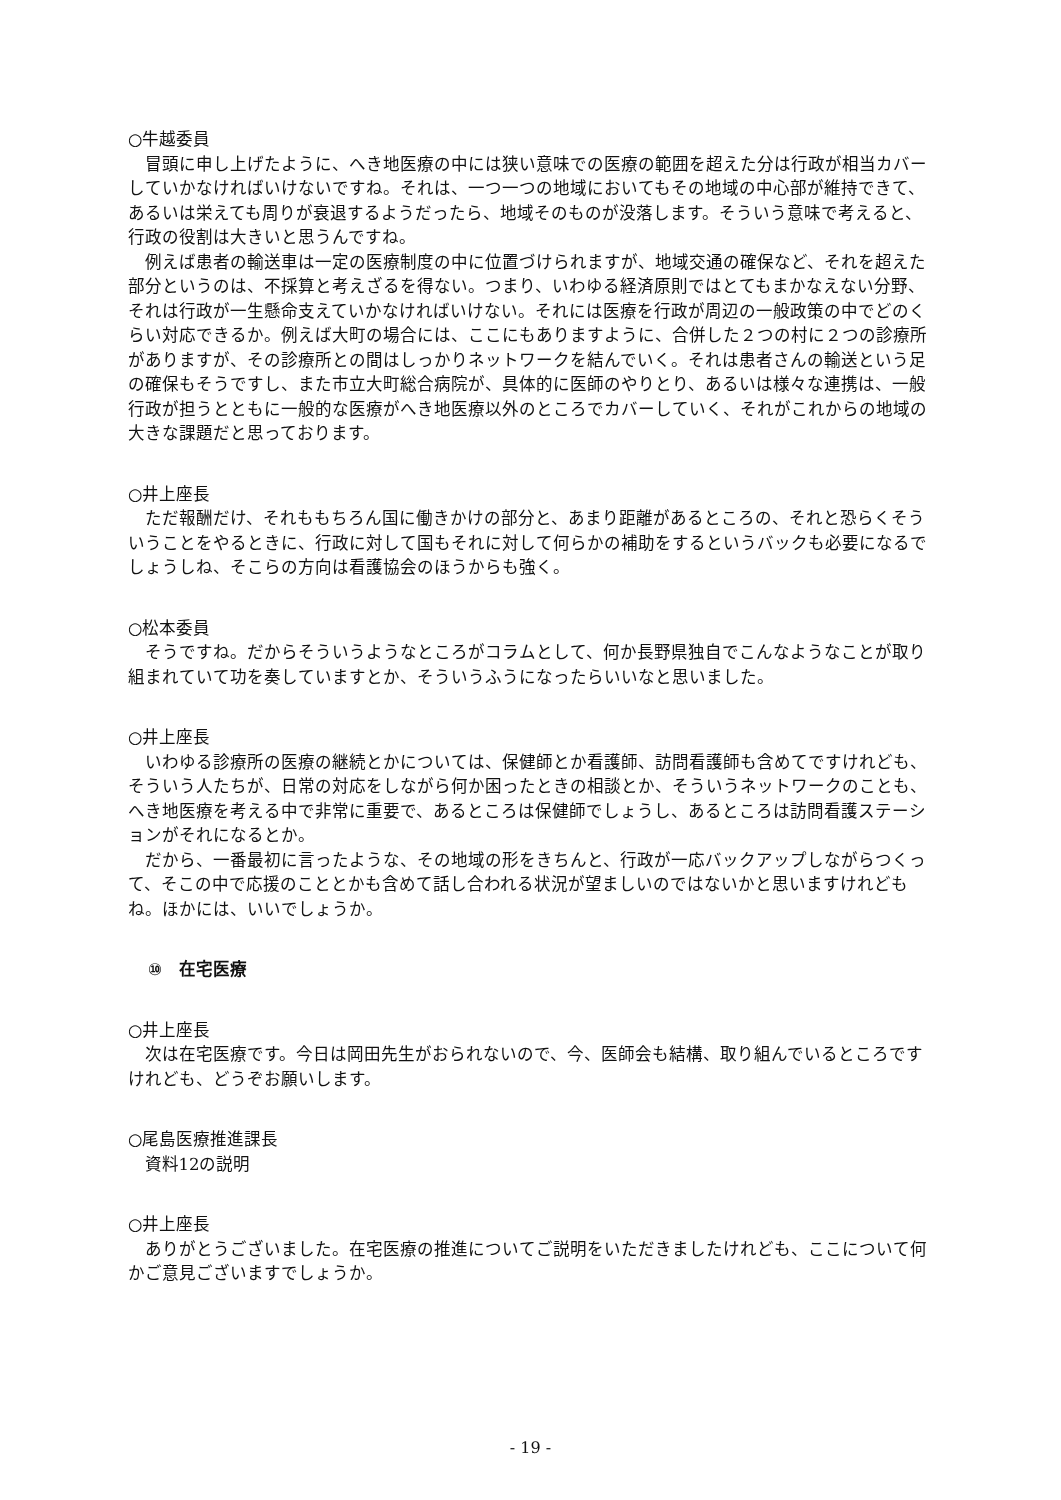○牛越委員
冒頭に申し上げたように、へき地医療の中には狭い意味での医療の範囲を超えた分は行政が相当カバーしていかなければいけないですね。それは、一つ一つの地域においてもその地域の中心部が維持できて、あるいは栄えても周りが衰退するようだったら、地域そのものが没落します。そういう意味で考えると、行政の役割は大きいと思うんですね。
例えば患者の輸送車は一定の医療制度の中に位置づけられますが、地域交通の確保など、それを超えた部分というのは、不採算と考えざるを得ない。つまり、いわゆる経済原則ではとてもまかなえない分野、それは行政が一生懸命支えていかなければいけない。それには医療を行政が周辺の一般政策の中でどのくらい対応できるか。例えば大町の場合には、ここにもありますように、合併した２つの村に２つの診療所がありますが、その診療所との間はしっかりネットワークを結んでいく。それは患者さんの輸送という足の確保もそうですし、また市立大町総合病院が、具体的に医師のやりとり、あるいは様々な連携は、一般行政が担うとともに一般的な医療がへき地医療以外のところでカバーしていく、それがこれからの地域の大きな課題だと思っております。
○井上座長
ただ報酬だけ、それももちろん国に働きかけの部分と、あまり距離があるところの、それと恐らくそういうことをやるときに、行政に対して国もそれに対して何らかの補助をするというバックも必要になるでしょうしね、そこらの方向は看護協会のほうからも強く。
○松本委員
そうですね。だからそういうようなところがコラムとして、何か長野県独自でこんなようなことが取り組まれていて功を奏していますとか、そういうふうになったらいいなと思いました。
○井上座長
いわゆる診療所の医療の継続とかについては、保健師とか看護師、訪問看護師も含めてですけれども、そういう人たちが、日常の対応をしながら何か困ったときの相談とか、そういうネットワークのことも、へき地医療を考える中で非常に重要で、あるところは保健師でしょうし、あるところは訪問看護ステーションがそれになるとか。
だから、一番最初に言ったような、その地域の形をきちんと、行政が一応バックアップしながらつくって、そこの中で応援のこととかも含めて話し合われる状況が望ましいのではないかと思いますけれどもね。ほかには、いいでしょうか。
⑩　在宅医療
○井上座長
次は在宅医療です。今日は岡田先生がおられないので、今、医師会も結構、取り組んでいるところですけれども、どうぞお願いします。
○尾島医療推進課長
資料12の説明
○井上座長
ありがとうございました。在宅医療の推進についてご説明をいただきましたけれども、ここについて何かご意見ございますでしょうか。
- 19 -